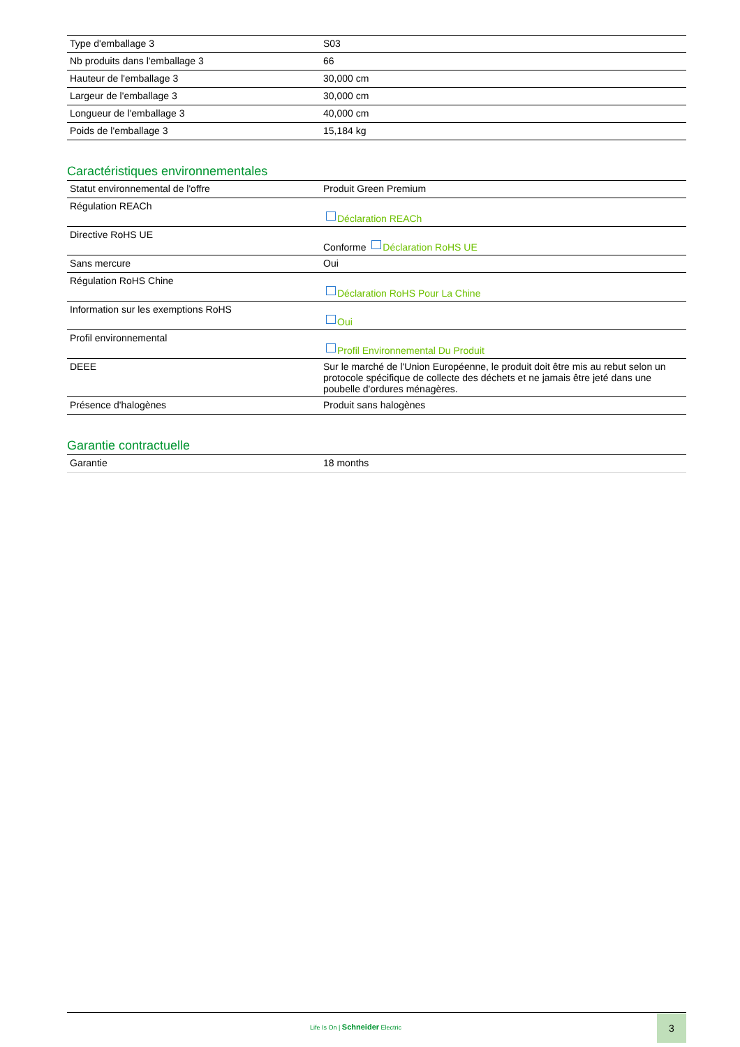| Type d'emballage 3 | S03 |
| Nb produits dans l'emballage 3 | 66 |
| Hauteur de l'emballage 3 | 30,000 cm |
| Largeur de l'emballage 3 | 30,000 cm |
| Longueur de l'emballage 3 | 40,000 cm |
| Poids de l'emballage 3 | 15,184 kg |
Caractéristiques environnementales
| Statut environnemental de l'offre | Produit Green Premium |
| Régulation REACh | Déclaration REACh |
| Directive RoHS UE | Conforme Déclaration RoHS UE |
| Sans mercure | Oui |
| Régulation RoHS Chine | Déclaration RoHS Pour La Chine |
| Information sur les exemptions RoHS | Oui |
| Profil environnemental | Profil Environnemental Du Produit |
| DEEE | Sur le marché de l'Union Européenne, le produit doit être mis au rebut selon un protocole spécifique de collecte des déchets et ne jamais être jeté dans une poubelle d'ordures ménagères. |
| Présence d'halogènes | Produit sans halogènes |
Garantie contractuelle
| Garantie | 18 months |
Life Is On | Schneider Electric
3